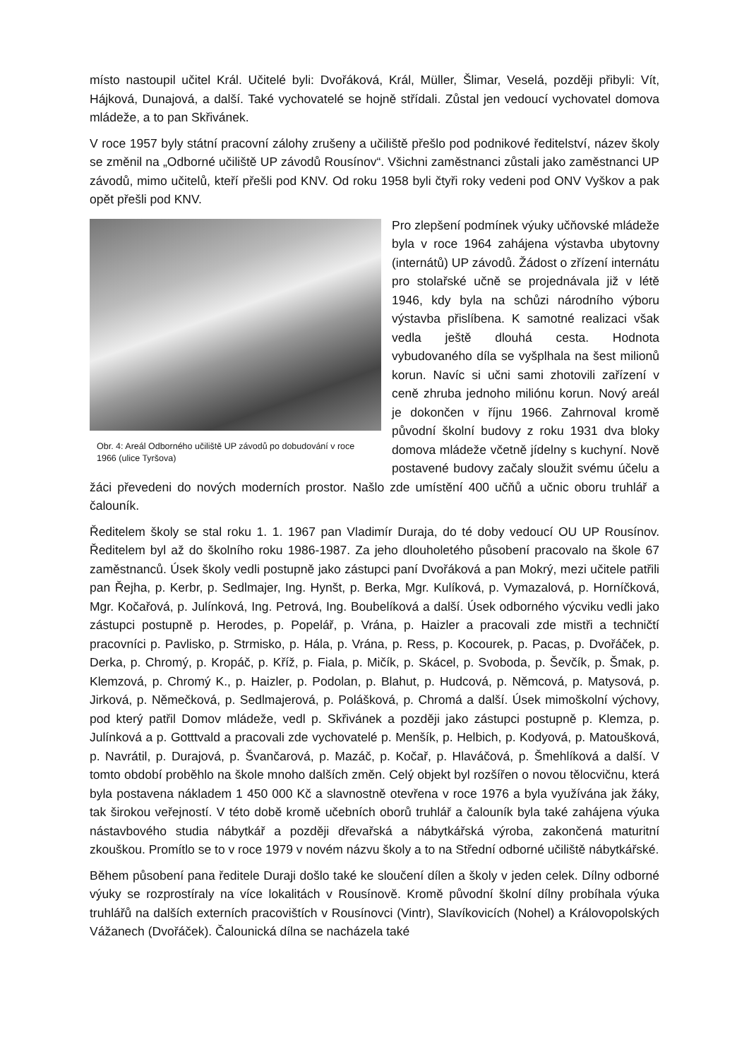místo nastoupil učitel Král. Učitelé byli: Dvořáková, Král, Müller, Šlimar, Veselá, později přibyli: Vít, Hájková, Dunajová, a další. Také vychovatelé se hojně střídali. Zůstal jen vedoucí vychovatel domova mládeže, a to pan Skřivánek.
V roce 1957 byly státní pracovní zálohy zrušeny a učiliště přešlo pod podnikové ředitelství, název školy se změnil na „Odborné učiliště UP závodů Rousínov“. Všichni zaměstnanci zůstali jako zaměstnanci UP závodů, mimo učitelů, kteří přešli pod KNV. Od roku 1958 byli čtyři roky vedeni pod ONV Vyškov a pak opět přešli pod KNV.
Obr. 4: Areál Odborného učiliště UP závodů po dobudování v roce 1966 (ulice Tyršova)
Pro zlepšení podmínek výuky učňovské mládeže byla v roce 1964 zahájena výstavba ubytovny (internátů) UP závodů. Žádost o zřízení internátu pro stolařské učně se projednávala již v létě 1946, kdy byla na schůzi národního výboru výstavba přislíbena. K samotné realizaci však vedla ještě dlouhá cesta. Hodnota vybudovaného díla se vyšplhala na šest milionů korun. Navíc si učni sami zhotovili zařízení v ceně zhruba jednoho miliónu korun. Nový areál je dokončen v říjnu 1966. Zahrnoval kromě původní školní budovy z roku 1931 dva bloky domova mládeže včetně jídelny s kuchyní. Nově postavené budovy začaly sloužit svému účelu a žáci převedeni do nových moderních prostor. Našlo zde umístění 400 učňů a učnic oboru truhlář a čalouník.
Ředitelem školy se stal roku 1. 1. 1967 pan Vladimír Duraja, do té doby vedoucí OU UP Rousínov. Ředitelem byl až do školního roku 1986-1987. Za jeho dlouholetého působení pracovalo na škole 67 zaměstnanců. Úsek školy vedli postupně jako zástupci paní Dvořáková a pan Mokrý, mezi učitele patřili pan Řejha, p. Kerbr, p. Sedlmajer, Ing. Hynšt, p. Berka, Mgr. Kulíková, p. Vymazalová, p. Horníčková, Mgr. Kočařová, p. Julínková, Ing. Petrová, Ing. Boubelíková a další. Úsek odborného výcviku vedli jako zástupci postupně p. Herodes, p. Popelář, p. Vrána, p. Haizler a pracovali zde mistři a techničtí pracovníci p. Pavlisko, p. Strmisko, p. Hála, p. Vrána, p. Ress, p. Kocourek, p. Pacas, p. Dvořáček, p. Derka, p. Chromý, p. Kropáč, p. Kříž, p. Fiala, p. Mičík, p. Skácel, p. Svoboda, p. Ševčík, p. Šmak, p. Klemzová, p. Chromý K., p. Haizler, p. Podolan, p. Blahut, p. Hudcová, p. Němcová, p. Matysová, p. Jirková, p. Němečková, p. Sedlmajerová, p. Polášková, p. Chromá a další. Úsek mimoškolní výchovy, pod který patřil Domov mládeže, vedl p. Skřivánek a později jako zástupci postupně p. Klemza, p. Julínková a p. Gotttvald a pracovali zde vychovatelé p. Menšík, p. Helbich, p. Kodyová, p. Matoušková, p. Navrátil, p. Durajová, p. Švančarová, p. Mazáč, p. Kočař, p. Hlaváčová, p. Šmehlíková a další. V tomto období proběhlo na škole mnoho dalších změn. Celý objekt byl rozšířen o novou tělocvičnu, která byla postavena nákladem 1 450 000 Kč a slavnostně otevřena v roce 1976 a byla využívána jak žáky, tak širokou veřejností. V této době kromě učebních oborů truhlář a čalouník byla také zahájena výuka nástavbového studia nábytkář a později dřevařská a nábytkářská výroba, zakončená maturitní zkouškou. Promítlo se to v roce 1979 v novém názvu školy a to na Střední odborné učiliště nábytkářské.
Během působení pana ředitele Duraji došlo také ke sloučení dílen a školy v jeden celek. Dílny odborné výuky se rozprostíraly na více lokalitách v Rousínově. Kromě původní školní dílny probíhala výuka truhlářů na dalších externích pracovištích v Rousínovci (Vintr), Slavíkovicích (Nohel) a Královopolských Vážanech (Dvořáček). Čalounická dílna se nacházela také